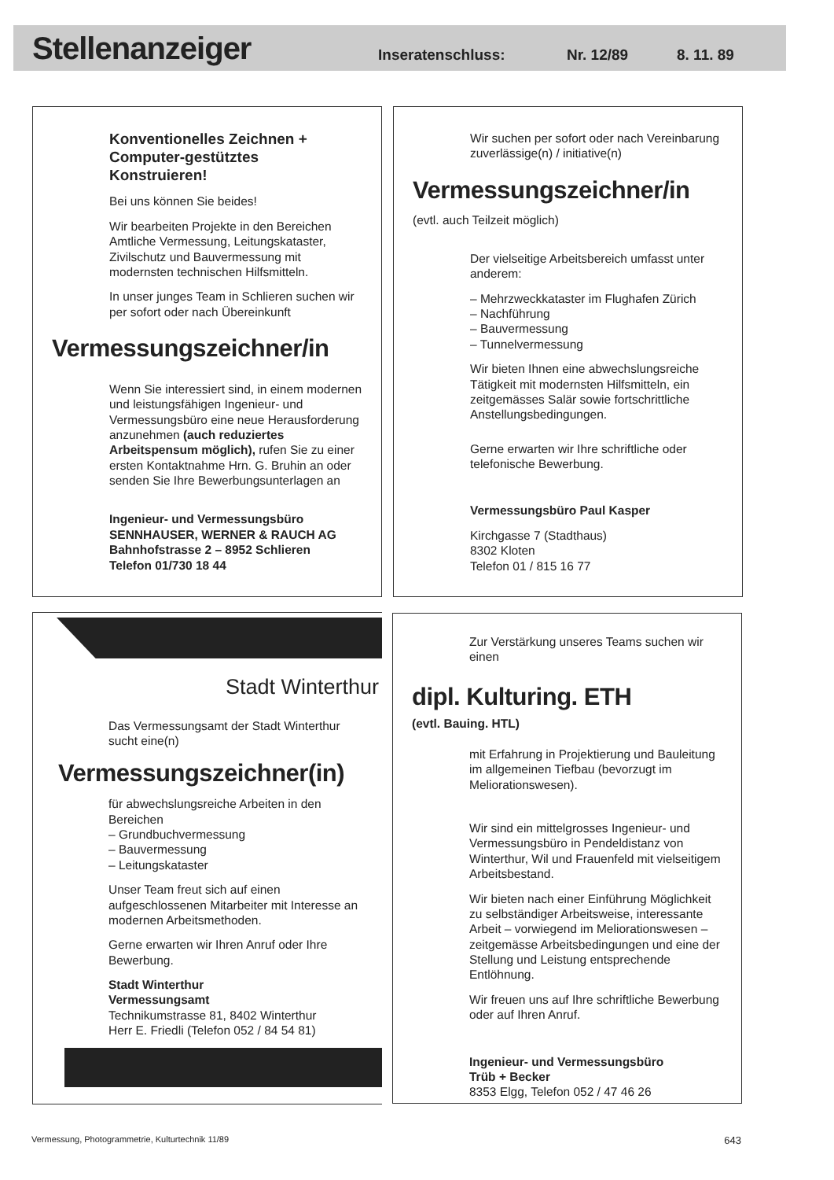Stellenanzeiger
Inseratenschluss: Nr. 12/89 8. 11. 89
Konventionelles Zeichnen +
Computer-gestütztes
Konstruieren!
Bei uns können Sie beides!
Wir bearbeiten Projekte in den Bereichen Amtliche Vermessung, Leitungskataster, Zivilschutz und Bauvermessung mit modernsten technischen Hilfsmitteln.
In unser junges Team in Schlieren suchen wir per sofort oder nach Übereinkunft
Vermessungszeichner/in
Wenn Sie interessiert sind, in einem modernen und leistungsfähigen Ingenieur- und Vermessungsbüro eine neue Herausforderung anzunehmen (auch reduziertes Arbeitspensum möglich), rufen Sie zu einer ersten Kontaktnahme Hrn. G. Bruhin an oder senden Sie Ihre Bewerbungsunterlagen an
Ingenieur- und Vermessungsbüro
SENNHAUSER, WERNER & RAUCH AG
Bahnhofstrasse 2 – 8952 Schlieren
Telefon 01/730 18 44
Wir suchen per sofort oder nach Vereinbarung zuverlässige(n) / initiative(n)
Vermessungszeichner/in
(evtl. auch Teilzeit möglich)
Der vielseitige Arbeitsbereich umfasst unter anderem:
– Mehrzweckkataster im Flughafen Zürich
– Nachführung
– Bauvermessung
– Tunnelvermessung
Wir bieten Ihnen eine abwechslungsreiche Tätigkeit mit modernsten Hilfsmitteln, ein zeitgemässes Salär sowie fortschrittliche Anstellungsbedingungen.
Gerne erwarten wir Ihre schriftliche oder telefonische Bewerbung.
Vermessungsbüro Paul Kasper
Kirchgasse 7 (Stadthaus)
8302 Kloten
Telefon 01 / 815 16 77
Stadt Winterthur
Das Vermessungsamt der Stadt Winterthur sucht eine(n)
Vermessungszeichner(in)
für abwechslungsreiche Arbeiten in den Bereichen
– Grundbuchvermessung
– Bauvermessung
– Leitungskataster
Unser Team freut sich auf einen aufgeschlossenen Mitarbeiter mit Interesse an modernen Arbeitsmethoden.
Gerne erwarten wir Ihren Anruf oder Ihre Bewerbung.
Stadt Winterthur
Vermessungsamt
Technikumstrasse 81, 8402 Winterthur
Herr E. Friedli (Telefon 052 / 84 54 81)
Zur Verstärkung unseres Teams suchen wir einen
dipl. Kulturing. ETH
(evtl. Bauing. HTL)
mit Erfahrung in Projektierung und Bauleitung im allgemeinen Tiefbau (bevorzugt im Meliorationswesen).
Wir sind ein mittelgrosses Ingenieur- und Vermessungsbüro in Pendeldistanz von Winterthur, Wil und Frauenfeld mit vielseitigem Arbeitsbestand.
Wir bieten nach einer Einführung Möglichkeit zu selbständiger Arbeitsweise, interessante Arbeit – vorwiegend im Meliorationswesen – zeitgemässe Arbeitsbedingungen und eine der Stellung und Leistung entsprechende Entlöhnung.
Wir freuen uns auf Ihre schriftliche Bewerbung oder auf Ihren Anruf.
Ingenieur- und Vermessungsbüro
Trüb + Becker
8353 Elgg, Telefon 052 / 47 46 26
Vermessung, Photogrammetrie, Kulturtechnik 11/89 643